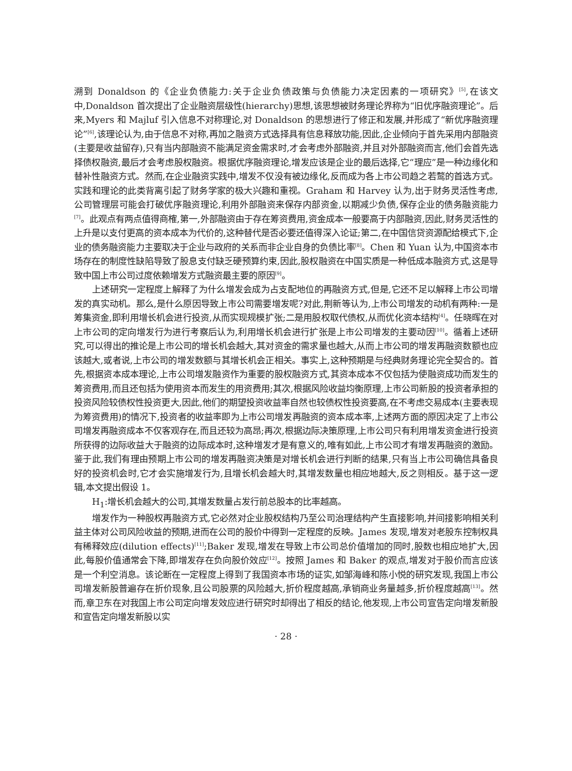溯到 Donaldson 的《企业负债能力:关于企业负债政策与负债能力决定因素的一项研究》<sup>[5]</sup>,在该文中,Donaldson 首次提出了企业融资层级性(hierarchy)思想,该思想被财务理论界称为“旧优序融资理论”。后来,Myers 和 Majluf 引入信息不对称理论,对 Donaldson 的思想进行了修正和发展,并形成了“新优序融资理论”<sup>[6]</sup>,该理论认为,由于信息不对称,再加之融资方式选择具有信息释放功能,因此,企业倾向于首先采用内部融资(主要是收益留存),只有当内部融资不能满足资金需求时,才会考虑外部融资,并且对外部融资而言,他们会首先选择债权融资,最后才会考虑股权融资。根据优序融资理论,增发应该是企业的最后选择,它“理应”是一种边缘化和替补性融资方式。然而,在企业融资实践中,增发不仅没有被边缘化,反而成为各上市公司趋之若鹜的首选方式。实践和理论的此类背离引起了财务学家的极大兴趣和重视。Graham 和 Harvey 认为,出于财务灵活性考虑,公司管理层可能会打破优序融资理论,利用外部融资来保存内部资金,以期减少负债,保存企业的债务融资能力<sup>[7]</sup>。此观点有两点值得商榷,第一,外部融资由于存在筹资费用,资金成本一般要高于内部融资,因此,财务灵活性的上升是以支付更高的资本成本为代价的,这种替代是否必要还值得深入论证;第二,在中国信贷资源配给模式下,企业的债务融资能力主要取决于企业与政府的关系而非企业自身的负债比率<sup>[8]</sup>。Chen 和 Yuan 认为,中国资本市场存在的制度性缺陷导致了股息支付缺乏硬预算约束,因此,股权融资在中国实质是一种低成本融资方式,这是导致中国上市公司过度依赖增发方式融资最主要的原因<sup>[9]</sup>。
上述研究一定程度上解释了为什么增发会成为占支配地位的再融资方式,但是,它还不足以解释上市公司增发的真实动机。那么,是什么原因导致上市公司需要增发呢?对此,荆新等认为,上市公司增发的动机有两种:一是筹集资金,即利用增长机会进行投资,从而实现规模扩张;二是用股权取代债权,从而优化资本结构<sup>[4]</sup>。任晓晖在对上市公司的定向增发行为进行考察后认为,利用增长机会进行扩张是上市公司增发的主要动因<sup>[10]</sup>。循着上述研究,可以得出的推论是上市公司的增长机会越大,其对资金的需求量也越大,从而上市公司的增发再融资数额也应该越大,或者说,上市公司的增发数额与其增长机会正相关。事实上,这种预期是与经典财务理论完全契合的。首先,根据资本成本理论,上市公司增发融资作为重要的股权融资方式,其资本成本不仅包括为使融资成功而发生的筹资费用,而且还包括为使用资本而发生的用资费用;其次,根据风险收益均衡原理,上市公司新股的投资者承担的投资风险较债权性投资更大,因此,他们的期望投资收益率自然也较债权性投资要高,在不考虑交易成本(主要表现为筹资费用)的情况下,投资者的收益率即为上市公司增发再融资的资本成本率,上述两方面的原因决定了上市公司增发再融资成本不仅客观存在,而且还较为高昂;再次,根据边际决策原理,上市公司只有利用增发资金进行投资所获得的边际收益大于融资的边际成本时,这种增发才是有意义的,唯有如此,上市公司才有增发再融资的激励。鉴于此,我们有理由预期上市公司的增发再融资决策是对增长机会进行判断的结果,只有当上市公司确信具备良好的投资机会时,它才会实施增发行为,且增长机会越大时,其增发数量也相应地越大,反之则相反。基于这一逻辑,本文提出假设 1。
H<sub>1</sub>:增长机会越大的公司,其增发数量占发行前总股本的比率越高。
增发作为一种股权再融资方式,它必然对企业股权结构乃至公司治理结构产生直接影响,并间接影响相关利益主体对公司风险收益的预期,进而在公司的股价中得到一定程度的反映。James 发现,增发对老股东控制权具有稀释效应(dilution effects)<sup>[11]</sup>;Baker 发现,增发在导致上市公司总价值增加的同时,股数也相应地扩大,因此,每股价值通常会下降,即增发存在负向股价效应<sup>[12]</sup>。按照 James 和 Baker 的观点,增发对于股价而言应该是一个利空消息。该论断在一定程度上得到了我国资本市场的证实,如邹海峰和陈小悦的研究发现,我国上市公司增发新股普遍存在折价现象,且公司股票的风险越大,折价程度越高,承销商业务量越多,折价程度越高<sup>[13]</sup>。然而,章卫东在对我国上市公司定向增发效应进行研究时却得出了相反的结论,他发现,上市公司宣告定向增发新股和宣告定向增发新股以实
· 28 ·